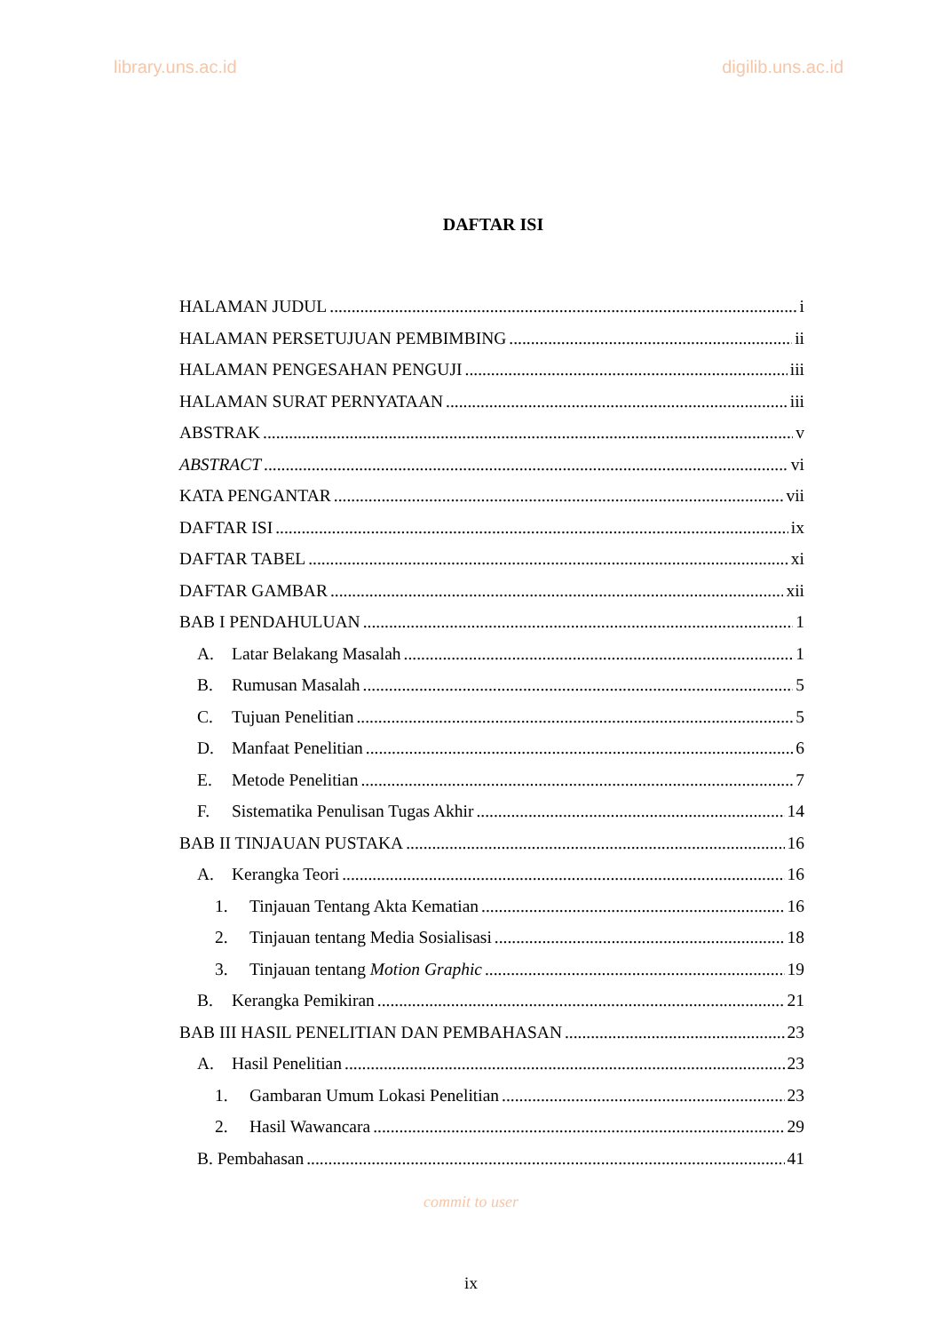library.uns.ac.id digilib.uns.ac.id
DAFTAR ISI
HALAMAN JUDUL i
HALAMAN PERSETUJUAN PEMBIMBING ii
HALAMAN PENGESAHAN PENGUJI iii
HALAMAN SURAT PERNYATAAN iii
ABSTRAK v
ABSTRACT vi
KATA PENGANTAR vii
DAFTAR ISI ix
DAFTAR TABEL xi
DAFTAR GAMBAR xii
BAB I PENDAHULUAN 1
A. Latar Belakang Masalah 1
B. Rumusan Masalah 5
C. Tujuan Penelitian 5
D. Manfaat Penelitian 6
E. Metode Penelitian 7
F. Sistematika Penulisan Tugas Akhir 14
BAB II TINJAUAN PUSTAKA 16
A. Kerangka Teori 16
1. Tinjauan Tentang Akta Kematian 16
2. Tinjauan tentang Media Sosialisasi 18
3. Tinjauan tentang Motion Graphic 19
B. Kerangka Pemikiran 21
BAB III HASIL PENELITIAN DAN PEMBAHASAN 23
A. Hasil Penelitian 23
1. Gambaran Umum Lokasi Penelitian 23
2. Hasil Wawancara 29
B. Pembahasan 41
commit to user
ix